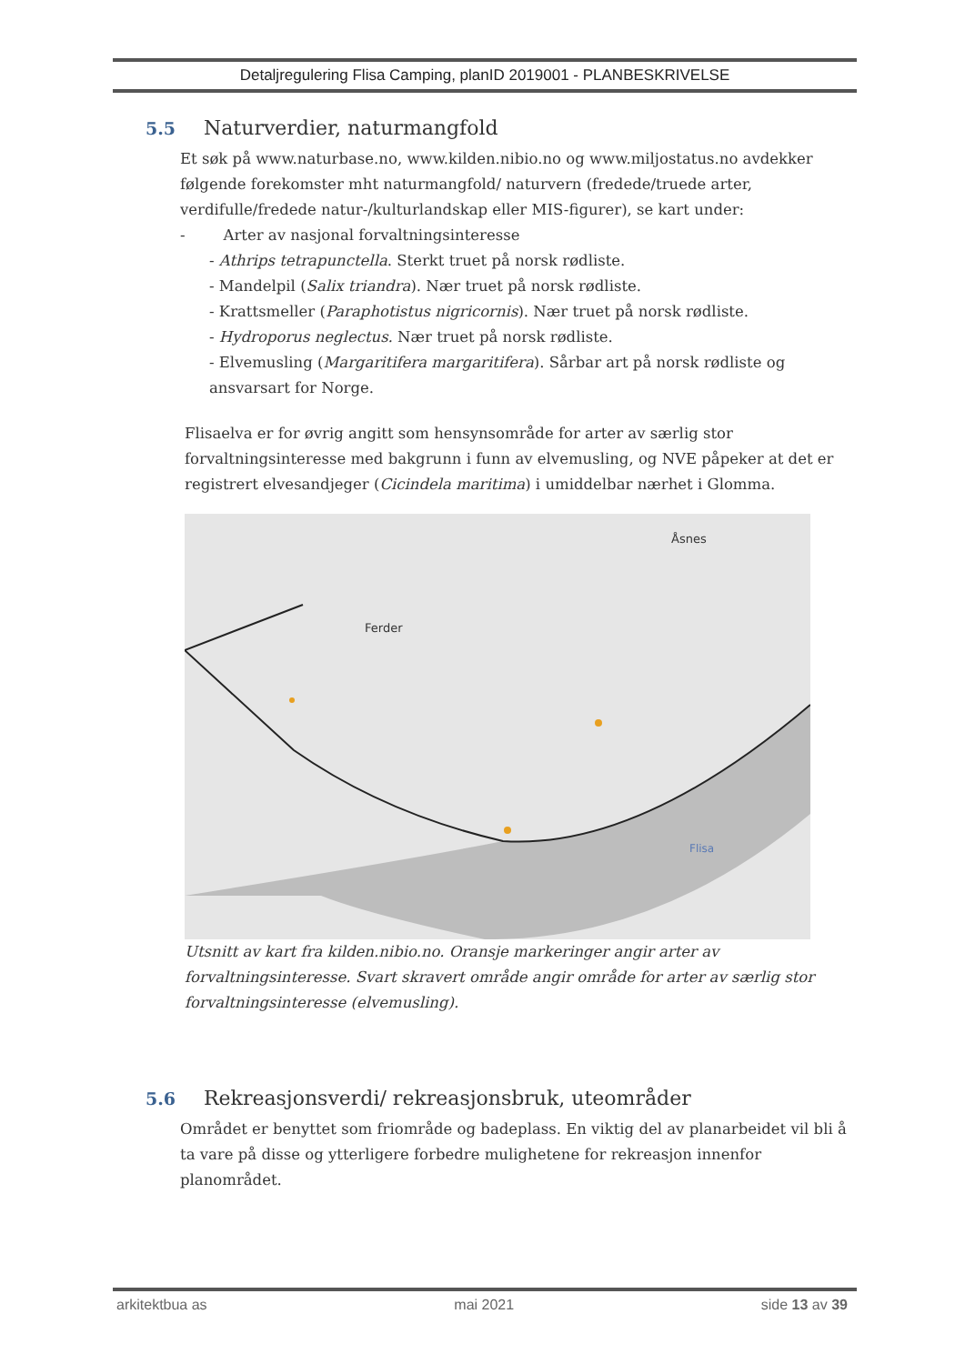Detaljregulering Flisa Camping, planID 2019001 - PLANBESKRIVELSE
5.5 Naturverdier, naturmangfold
Et søk på www.naturbase.no, www.kilden.nibio.no og www.miljostatus.no avdekker følgende forekomster mht naturmangfold/ naturvern (fredede/truede arter, verdifulle/fredede natur-/kulturlandskap eller MIS-figurer), se kart under:
- Arter av nasjonal forvaltningsinteresse
- Athrips tetrapunctella. Sterkt truet på norsk rødliste.
- Mandelpil (Salix triandra). Nær truet på norsk rødliste.
- Krattsmeller (Paraphotistus nigricornis). Nær truet på norsk rødliste.
- Hydroporus neglectus. Nær truet på norsk rødliste.
- Elvemusling (Margaritifera margaritifera). Sårbar art på norsk rødliste og ansvarsart for Norge.
Flisaelva er for øvrig angitt som hensynsområde for arter av særlig stor forvaltningsinteresse med bakgrunn i funn av elvemusling, og NVE påpeker at det er registrert elvesandjeger (Cicindela maritima) i umiddelbar nærhet i Glomma.
Ferder
Åsnes
Flisa
Utsnitt av kart fra kilden.nibio.no. Oransje markeringer angir arter av forvaltningsinteresse. Svart skravert område angir område for arter av særlig stor forvaltningsinteresse (elvemusling).
5.6 Rekreasjonsverdi/ rekreasjonsbruk, uteområder
Området er benyttet som friområde og badeplass. En viktig del av planarbeidet vil bli å ta vare på disse og ytterligere forbedre mulighetene for rekreasjon innenfor planområdet.
arkitektbua as mai 2021 side 13 av 39